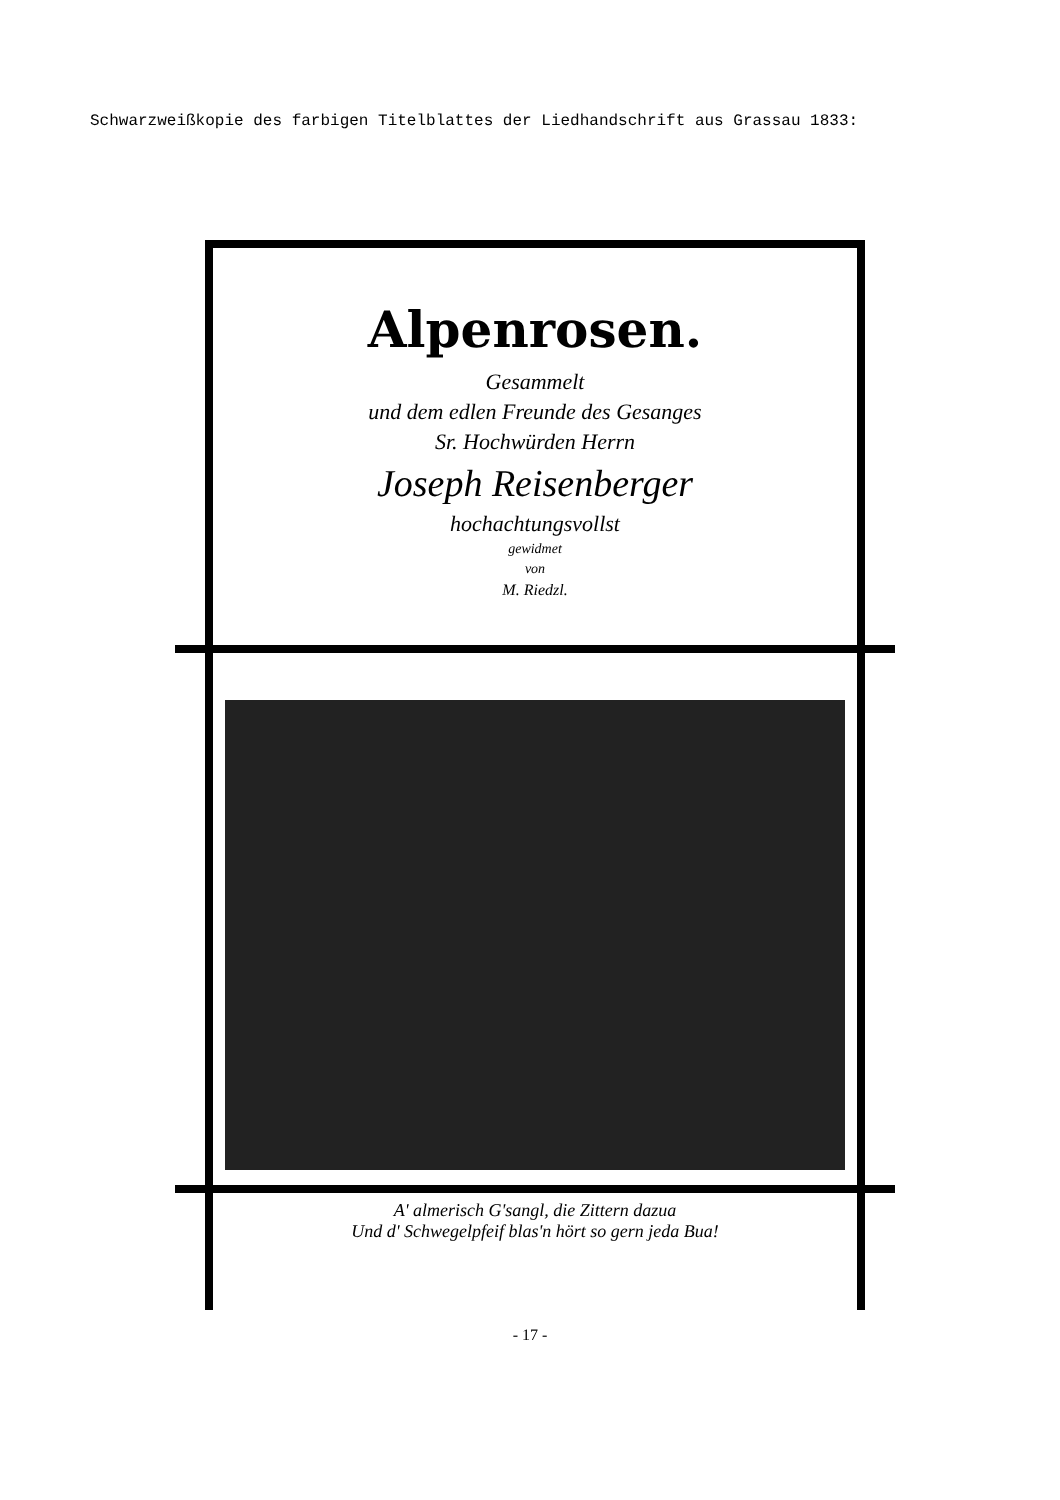Schwarzweißkopie des farbigen Titelblattes der Liedhandschrift aus Grassau 1833:
Alpenrosen.
Gesammelt
und dem edlen Freunde des Gesanges
Sr. Hochwürden Herrn
Joseph Reisenberger
hochachtungsvollst
gewidmet
von
M. Riedzl.
A' almerisch G'sangl, die Zittern dazua
Und d' Schwegelpfeif blas'n hört so gern jeda Bua!
- 17 -